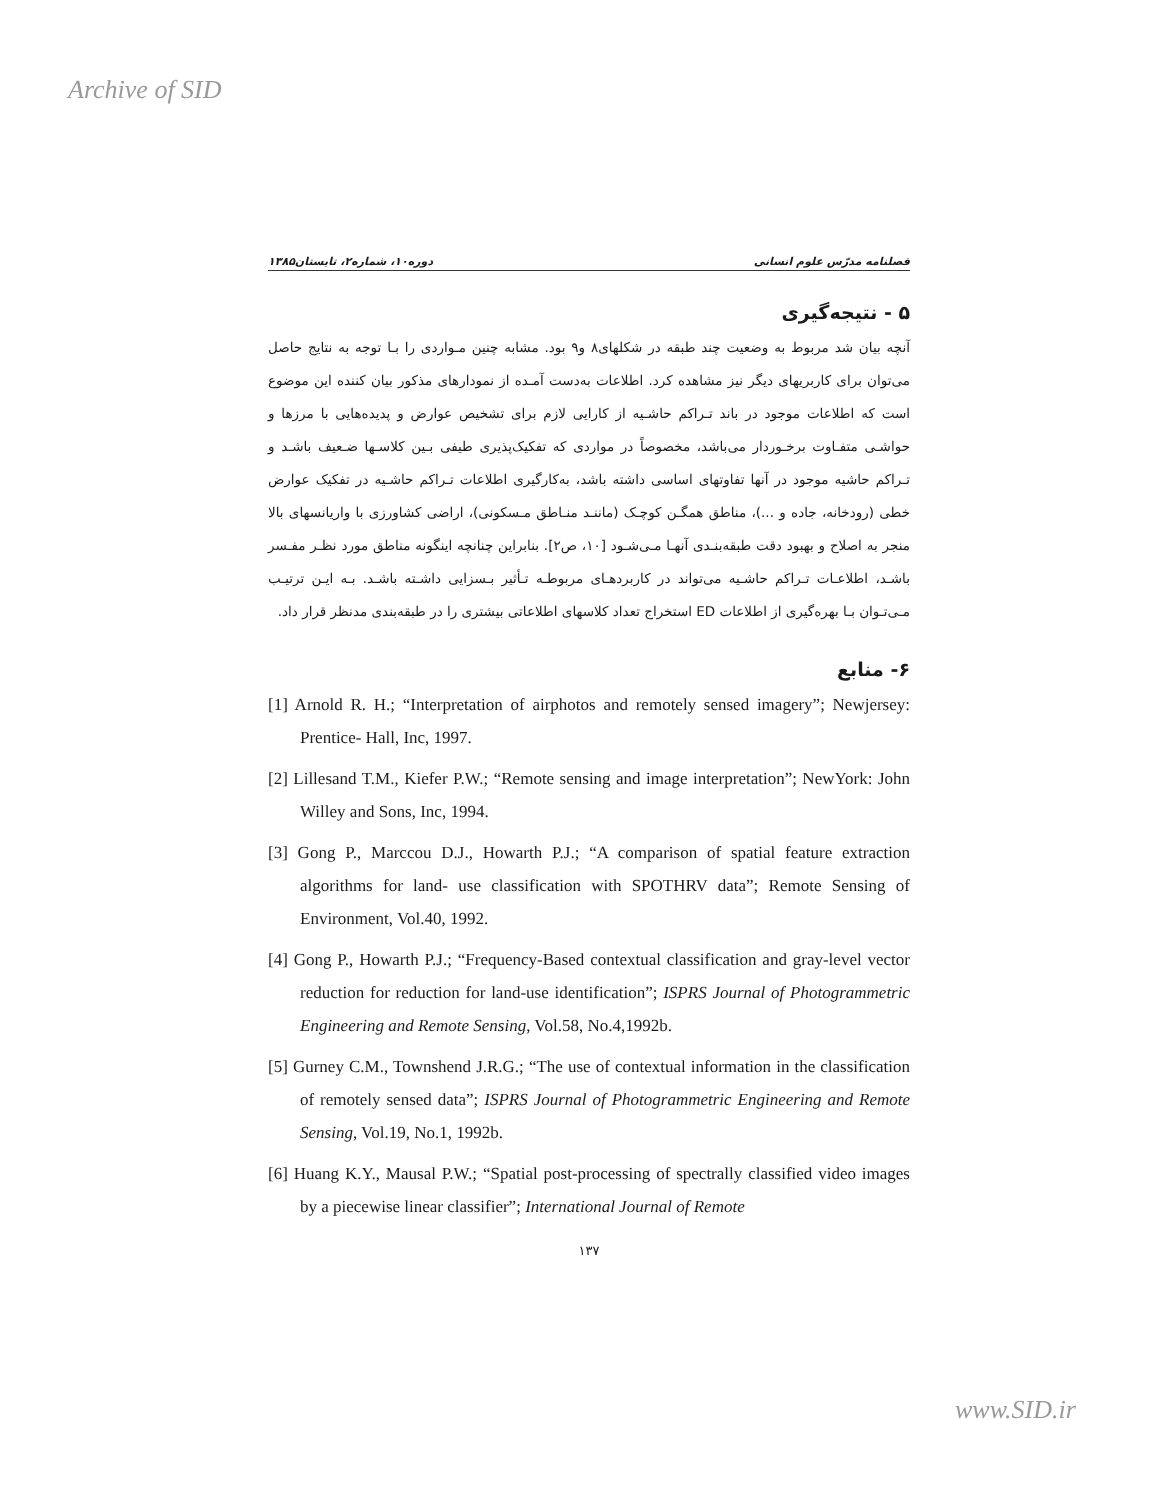Archive of SID
فصلنامه مدرّس علوم انسانی دوره۱۰، شماره۲، تابستان۱۳۸۵
۵ - نتیجه‌گیری
آنچه بیان شد مربوط به وضعیت چند طبقه در شکلهای۸ و۹ بود. مشابه چنین مـواردی را بـا توجه به نتایج حاصل می‌توان برای کاربریهای دیگر نیز مشاهده کرد. اطلاعات به‌دست آمـده از نمودارهای مذکور بیان کننده این موضوع است که اطلاعات موجود در باند تـراکم حاشـیه از کارایی لازم برای تشخیص عوارض و پدیده‌هایی با مرزها و حواشـی متفـاوت برخـوردار می‌باشد، مخصوصاً در مواردی که تفکیک‌پذیری طیفی بـین کلاسـها ضـعیف باشـد و تـراکم حاشیه موجود در آنها تفاوتهای اساسی داشته باشد، به‌کارگیری اطلاعات تـراکم حاشـیه در تفکیک عوارض خطی (رودخانه، جاده و ...)، مناطق همگـن کوچـک (ماننـد منـاطق مـسکونی)، اراضی کشاورزی با واریانسهای بالا منجر به اصلاح و بهبود دقت طبقه‌بنـدی آنهـا مـی‌شـود [۱۰، ص۲]. بنابراین چنانچه اینگونه مناطق مورد نظـر مفـسر باشـد، اطلاعـات تـراکم حاشـیه می‌تواند در کاربردهـای مربوطـه تـأثیر بـسزایی داشـته باشـد. بـه ایـن ترتیـب مـی‌تـوان بـا بهره‌گیری از اطلاعات ED استخراج تعداد کلاسهای اطلاعاتی بیشتری را در طبقه‌بندی مدنظر قرار داد.
۶- منابع
[1] Arnold R. H.; “Interpretation of airphotos and remotely sensed imagery”; Newjersey: Prentice- Hall, Inc, 1997.
[2] Lillesand T.M., Kiefer P.W.; “Remote sensing and image interpretation”; NewYork: John Willey and Sons, Inc, 1994.
[3] Gong P., Marccou D.J., Howarth P.J.; “A comparison of spatial feature extraction algorithms for land- use classification with SPOTHRV data”; Remote Sensing of Environment, Vol.40, 1992.
[4] Gong P., Howarth P.J.; “Frequency-Based contextual classification and gray-level vector reduction for reduction for land-use identification”; ISPRS Journal of Photogrammetric Engineering and Remote Sensing, Vol.58, No.4,1992b.
[5] Gurney C.M., Townshend J.R.G.; “The use of contextual information in the classification of remotely sensed data”; ISPRS Journal of Photogrammetric Engineering and Remote Sensing, Vol.19, No.1, 1992b.
[6] Huang K.Y., Mausal P.W.; “Spatial post-processing of spectrally classified video images by a piecewise linear classifier”; International Journal of Remote
۱۳۷
www.SID.ir